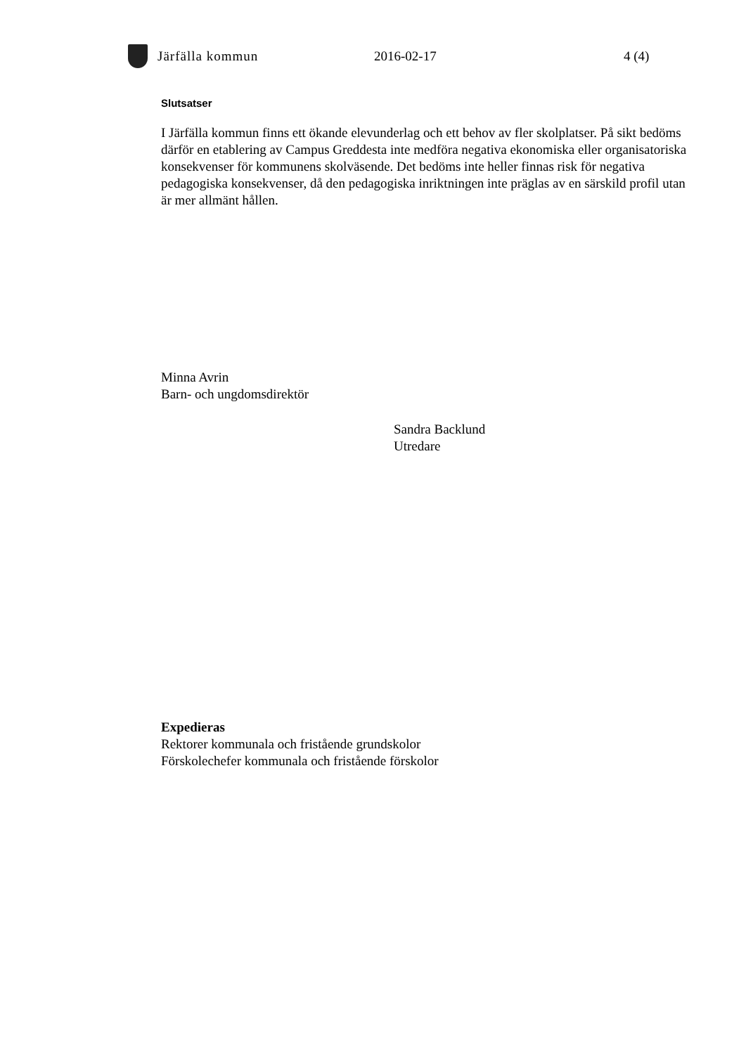Järfälla kommun 2016-02-17 4 (4)
Slutsatser
I Järfälla kommun finns ett ökande elevunderlag och ett behov av fler skolplatser. På sikt bedöms därför en etablering av Campus Greddesta inte medföra negativa ekonomiska eller organisatoriska konsekvenser för kommunens skolväsende. Det bedöms inte heller finnas risk för negativa pedagogiska konsekvenser, då den pedagogiska inriktningen inte präglas av en särskild profil utan är mer allmänt hållen.
Minna Avrin
Barn- och ungdomsdirektör
Sandra Backlund
Utredare
Expedieras
Rektorer kommunala och fristående grundskolor
Förskolechefer kommunala och fristående förskolor